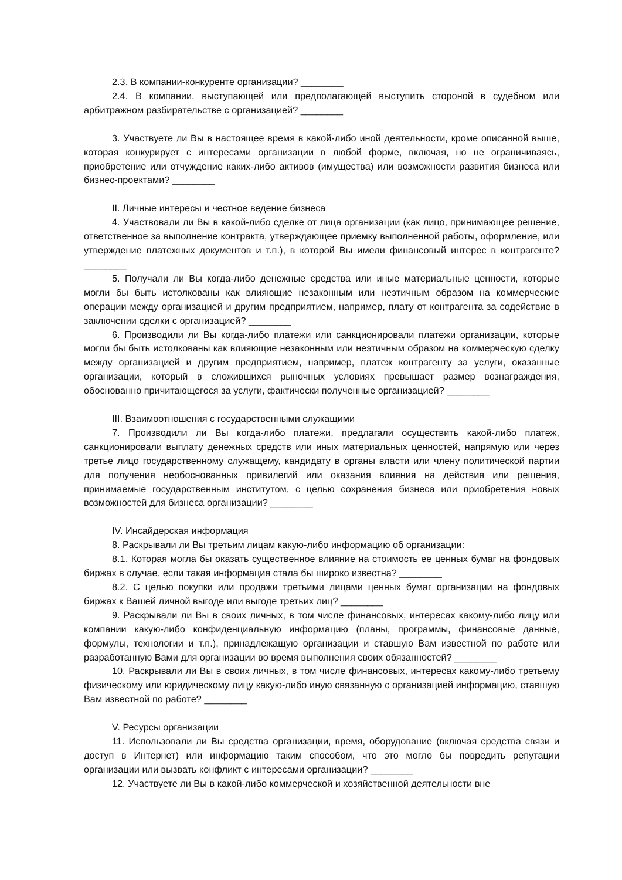2.3. В компании-конкуренте организации? ________
2.4. В компании, выступающей или предполагающей выступить стороной в судебном или арбитражном разбирательстве с организацией? ________
3. Участвуете ли Вы в настоящее время в какой-либо иной деятельности, кроме описанной выше, которая конкурирует с интересами организации в любой форме, включая, но не ограничиваясь, приобретение или отчуждение каких-либо активов (имущества) или возможности развития бизнеса или бизнес-проектами? ________
II. Личные интересы и честное ведение бизнеса
4. Участвовали ли Вы в какой-либо сделке от лица организации (как лицо, принимающее решение, ответственное за выполнение контракта, утверждающее приемку выполненной работы, оформление, или утверждение платежных документов и т.п.), в которой Вы имели финансовый интерес в контрагенте? ________
5. Получали ли Вы когда-либо денежные средства или иные материальные ценности, которые могли бы быть истолкованы как влияющие незаконным или неэтичным образом на коммерческие операции между организацией и другим предприятием, например, плату от контрагента за содействие в заключении сделки с организацией? ________
6. Производили ли Вы когда-либо платежи или санкционировали платежи организации, которые могли бы быть истолкованы как влияющие незаконным или неэтичным образом на коммерческую сделку между организацией и другим предприятием, например, платеж контрагенту за услуги, оказанные организации, который в сложившихся рыночных условиях превышает размер вознаграждения, обоснованно причитающегося за услуги, фактически полученные организацией? ________
III. Взаимоотношения с государственными служащими
7. Производили ли Вы когда-либо платежи, предлагали осуществить какой-либо платеж, санкционировали выплату денежных средств или иных материальных ценностей, напрямую или через третье лицо государственному служащему, кандидату в органы власти или члену политической партии для получения необоснованных привилегий или оказания влияния на действия или решения, принимаемые государственным институтом, с целью сохранения бизнеса или приобретения новых возможностей для бизнеса организации? ________
IV. Инсайдерская информация
8. Раскрывали ли Вы третьим лицам какую-либо информацию об организации:
8.1. Которая могла бы оказать существенное влияние на стоимость ее ценных бумаг на фондовых биржах в случае, если такая информация стала бы широко известна? ________
8.2. С целью покупки или продажи третьими лицами ценных бумаг организации на фондовых биржах к Вашей личной выгоде или выгоде третьих лиц? ________
9. Раскрывали ли Вы в своих личных, в том числе финансовых, интересах какому-либо лицу или компании какую-либо конфиденциальную информацию (планы, программы, финансовые данные, формулы, технологии и т.п.), принадлежащую организации и ставшую Вам известной по работе или разработанную Вами для организации во время выполнения своих обязанностей? ________
10. Раскрывали ли Вы в своих личных, в том числе финансовых, интересах какому-либо третьему физическому или юридическому лицу какую-либо иную связанную с организацией информацию, ставшую Вам известной по работе? ________
V. Ресурсы организации
11. Использовали ли Вы средства организации, время, оборудование (включая средства связи и доступ в Интернет) или информацию таким способом, что это могло бы повредить репутации организации или вызвать конфликт с интересами организации? ________
12. Участвуете ли Вы в какой-либо коммерческой и хозяйственной деятельности вне